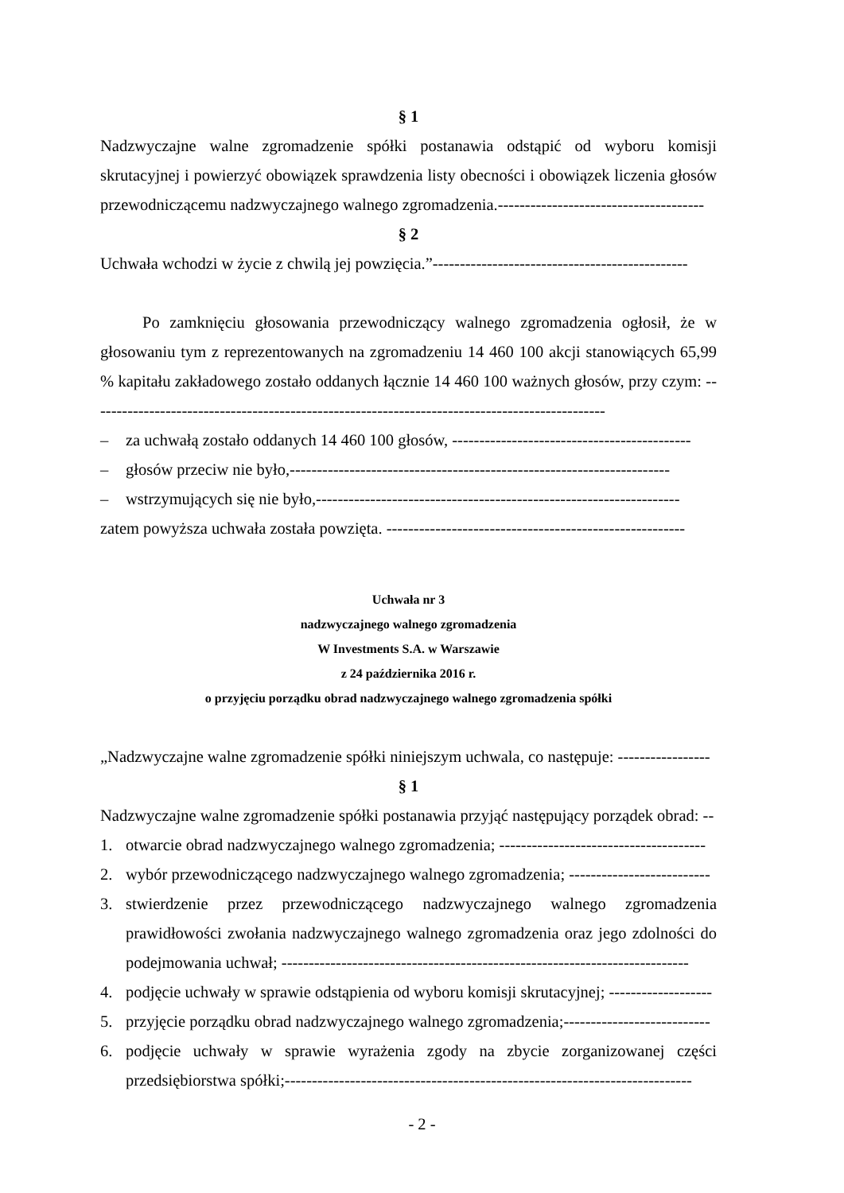§ 1
Nadzwyczajne walne zgromadzenie spółki postanawia odstąpić od wyboru komisji skrutacyjnej i powierzyć obowiązek sprawdzenia listy obecności i obowiązek liczenia głosów przewodniczącemu nadzwyczajnego walnego zgromadzenia.--------------------------------------
§ 2
Uchwała wchodzi w życie z chwilą jej powzięcia.”-----------------------------------------------
Po zamknięciu głosowania przewodniczący walnego zgromadzenia ogłosił, że w głosowaniu tym z reprezentowanych na zgromadzeniu 14 460 100 akcji stanowiących 65,99 % kapitału zakładowego zostało oddanych łącznie 14 460 100 ważnych głosów, przy czym: -----------------------------------------------------------------------------------------------
– za uchwałą zostało oddanych 14 460 100 głosów, --------------------------------------------
– głosów przeciw nie było,----------------------------------------------------------------------
– wstrzymujących się nie było,-------------------------------------------------------------------
zatem powyższa uchwała została powzięta. -------------------------------------------------------
Uchwała nr 3
nadzwyczajnego walnego zgromadzenia
W Investments S.A. w Warszawie
z 24 października 2016 r.
o przyjęciu porządku obrad nadzwyczajnego walnego zgromadzenia spółki
„Nadzwyczajne walne zgromadzenie spółki niniejszym uchwala, co następuje: -----------------
§ 1
Nadzwyczajne walne zgromadzenie spółki postanawia przyjąć następujący porządek obrad: --
1. otwarcie obrad nadzwyczajnego walnego zgromadzenia; --------------------------------------
2. wybór przewodniczącego nadzwyczajnego walnego zgromadzenia; --------------------------
3. stwierdzenie przez przewodniczącego nadzwyczajnego walnego zgromadzenia prawidłowości zwołania nadzwyczajnego walnego zgromadzenia oraz jego zdolności do podejmowania uchwał; ---------------------------------------------------------------------------
4. podjęcie uchwały w sprawie odstąpienia od wyboru komisji skrutacyjnej; -------------------
5. przyjęcie porządku obrad nadzwyczajnego walnego zgromadzenia;---------------------------
6. podjęcie uchwały w sprawie wyrażenia zgody na zbycie zorganizowanej części przedsiębiorstwa spółki;---------------------------------------------------------------------------
- 2 -